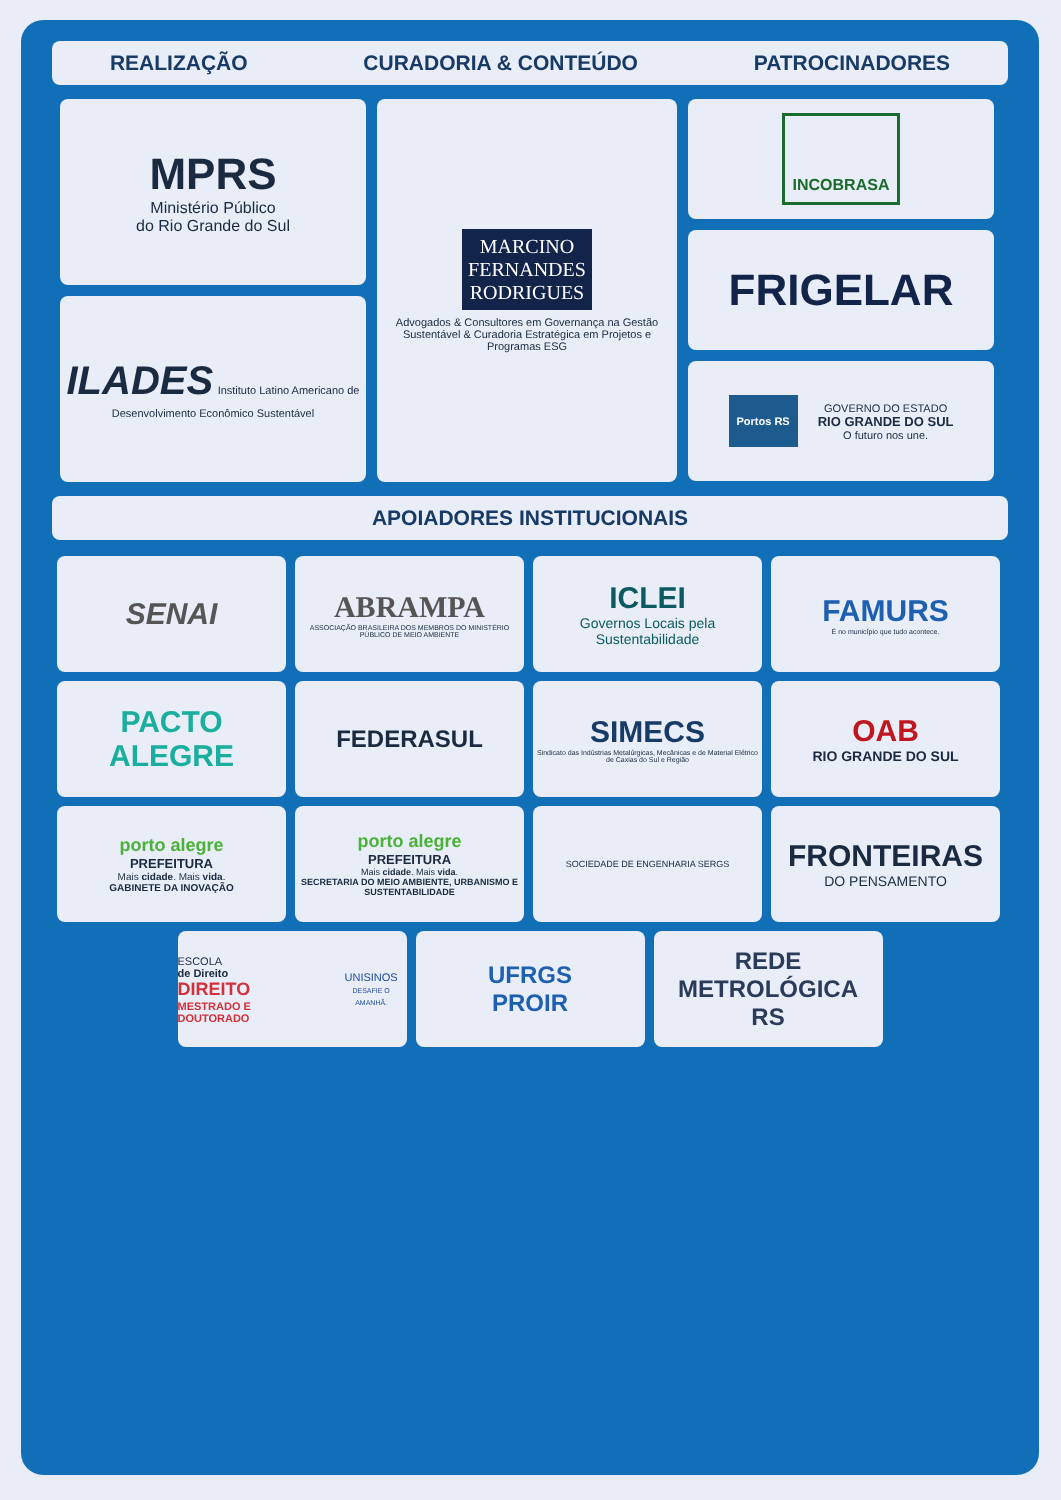REALIZAÇÃO CURADORIA & CONTEÚDO PATROCINADORES
MPRS
Ministério Público
do Rio Grande do Sul
ILADES Instituto Latino Americano de Desenvolvimento Econômico Sustentável
MARCINO
FERNANDES
RODRIGUES
Advogados & Consultores em Governança na Gestão Sustentável & Curadoria Estratégica em Projetos e Programas ESG
INCOBRASA
FRIGELAR
Portos RS GOVERNO DO ESTADO
RIO GRANDE DO SUL
O futuro nos une.
APOIADORES INSTITUCIONAIS
SENAI
ABRAMPA
ASSOCIAÇÃO BRASILEIRA DOS MEMBROS DO MINISTÉRIO PÚBLICO DE MEIO AMBIENTE
ICLEI
Governos Locais pela Sustentabilidade
FAMURS
É no município que tudo acontece.
PACTO
ALEGRE
FEDERASUL
SIMECS
Sindicato das Indústrias Metalúrgicas, Mecânicas e de Material Elétrico de Caxias do Sul e Região
OAB
RIO GRANDE DO SUL
porto alegre
PREFEITURA
Mais cidade. Mais vida.
GABINETE DA INOVAÇÃO
porto alegre
PREFEITURA
Mais cidade. Mais vida.
SECRETARIA DO MEIO AMBIENTE, URBANISMO E SUSTENTABILIDADE
SOCIEDADE DE ENGENHARIA SERGS
FRONTEIRAS
DO PENSAMENTO
ESCOLA
de Direito
DIREITO
MESTRADO E DOUTORADO
UNISINOS
DESAFIE O AMANHÃ.
UFRGS
PROIR
REDE
METROLÓGICA
RS